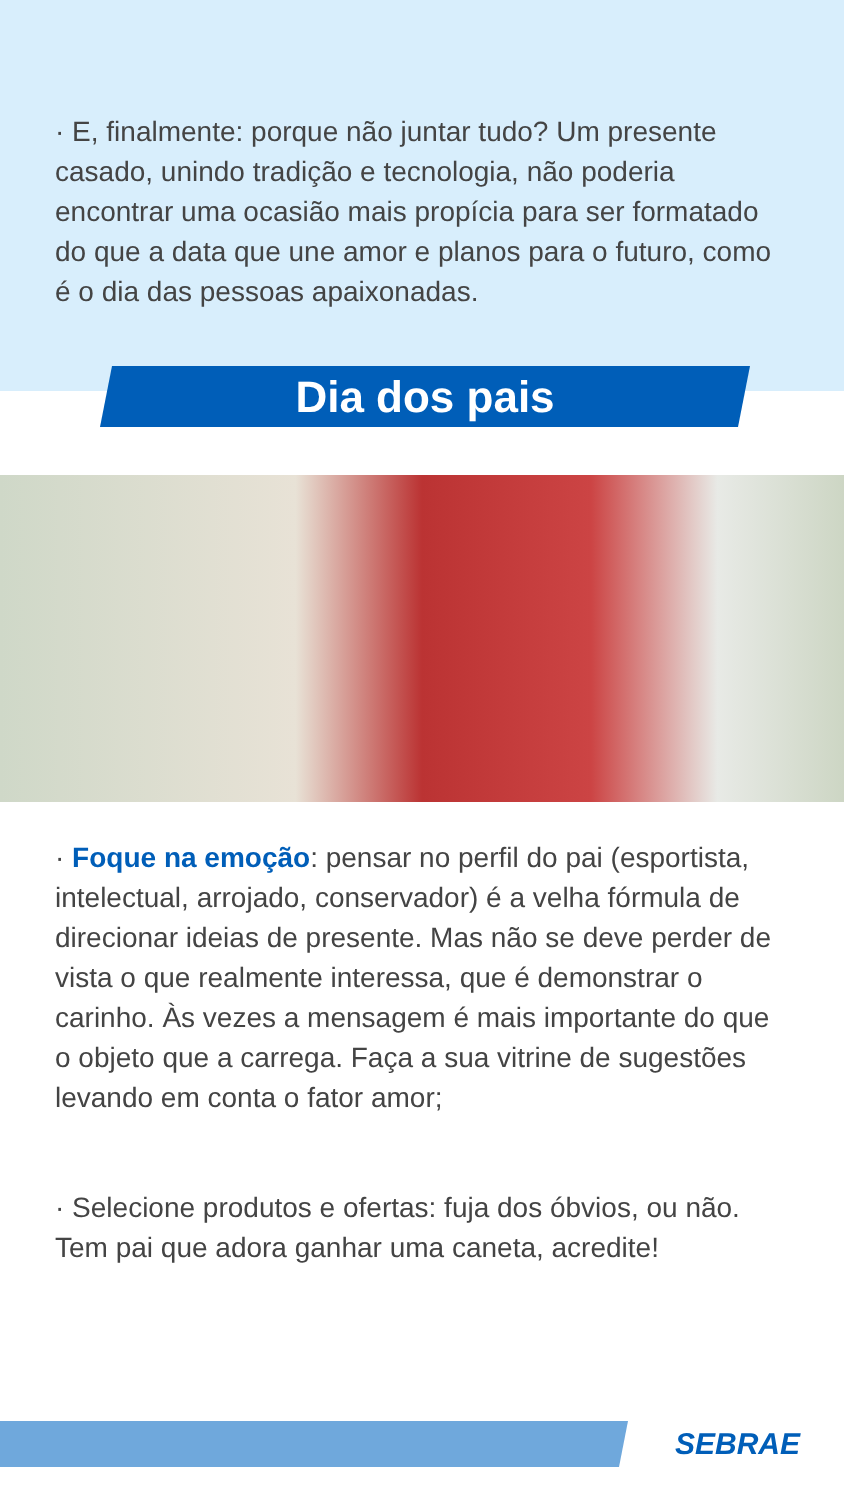· E, finalmente: porque não juntar tudo? Um presente casado, unindo tradição e tecnologia, não poderia encontrar uma ocasião mais propícia para ser formatado do que a data que une amor e planos para o futuro, como é o dia das pessoas apaixonadas.
Dia dos pais
· Foque na emoção: pensar no perfil do pai (esportista, intelectual, arrojado, conservador) é a velha fórmula de direcionar ideias de presente. Mas não se deve perder de vista o que realmente interessa, que é demonstrar o carinho. Às vezes a mensagem é mais importante do que o objeto que a carrega. Faça a sua vitrine de sugestões levando em conta o fator amor;
· Selecione produtos e ofertas: fuja dos óbvios, ou não. Tem pai que adora ganhar uma caneta, acredite!
SEBRAE